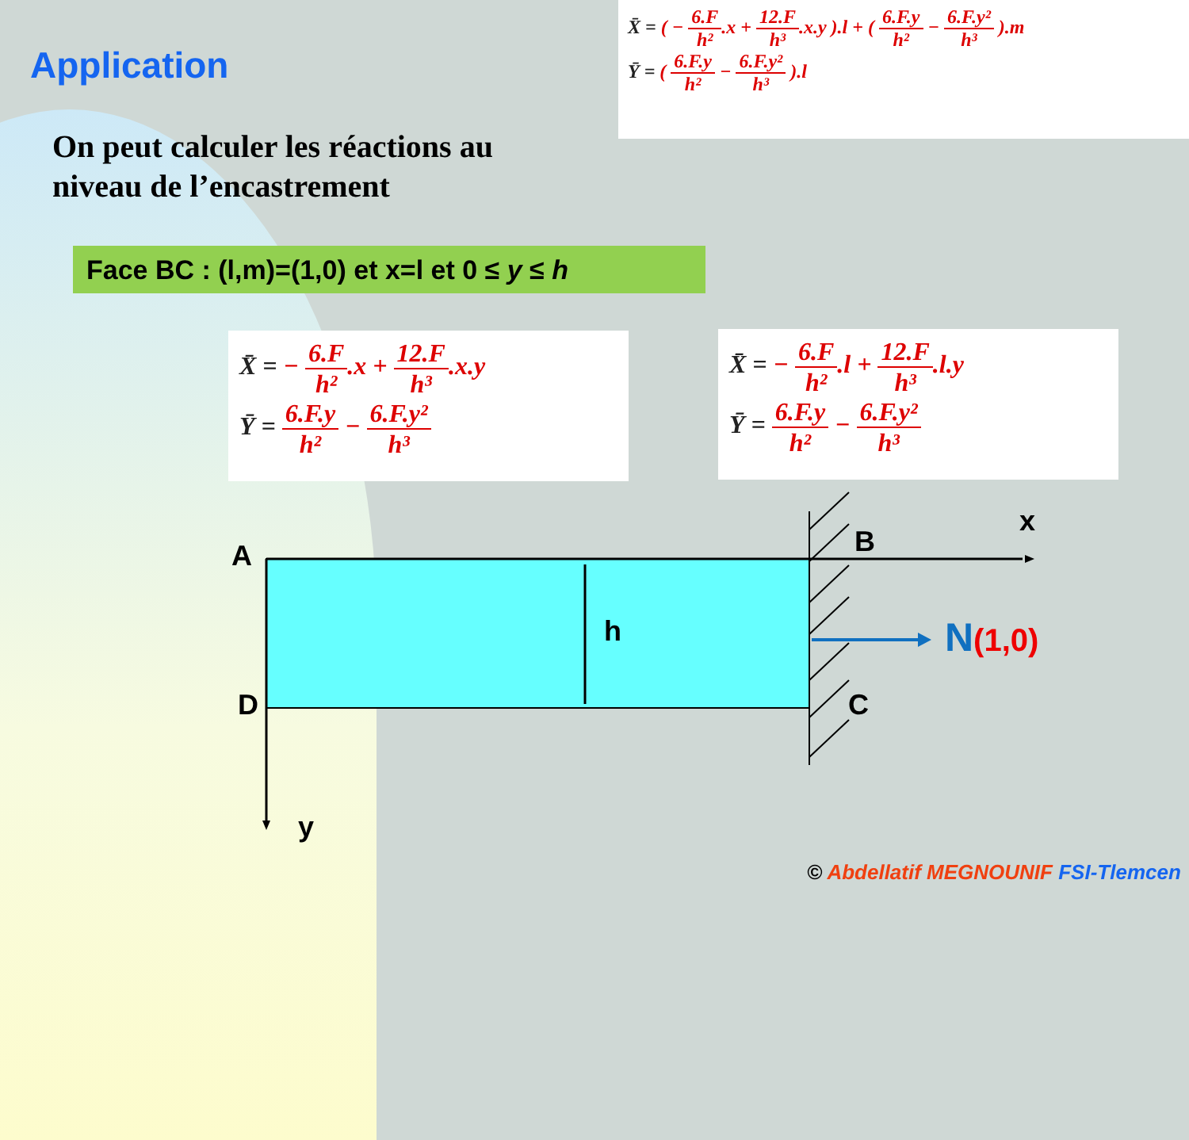X̄ = ( − 6.F h².x + 12.F h³.x.y ).l + ( 6.F.y h² − 6.F.y² h³ ).m
Ȳ = ( 6.F.y h² − 6.F.y² h³ ).l
Application
On peut calculer les réactions au
niveau de l’encastrement
Face BC : (l,m)=(1,0) et x=l et 0 ≤ y ≤ h
X̄ = − 6.F h².x + 12.F h³.x.y
Ȳ = 6.F.y h² − 6.F.y² h³
X̄ = − 6.F h².l + 12.F h³.l.y
Ȳ = 6.F.y h² − 6.F.y² h³
A B
x
h N(1,0)
D C
y
© Abdellatif MEGNOUNIF FSI-Tlemcen